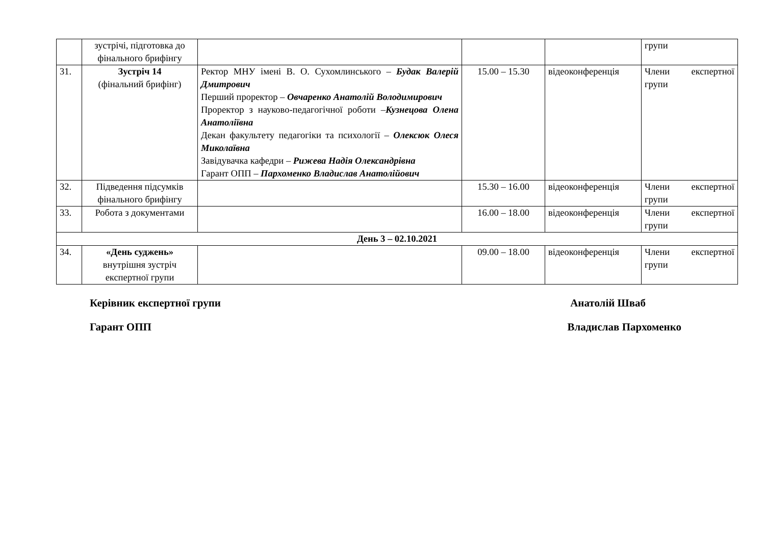| | зустрічі, підготовка до фінального брифінгу | | | | групи |
| 31. | Зустріч 14 (фінальний брифінг) | Ректор МНУ імені В. О. Сухомлинського – Будак Валерій Дмитрович Перший проректор – Овчаренко Анатолій Володимирович Проректор з науково-педагогічної роботи – Кузнецова Олена Анатоліївна Декан факультету педагогіки та психології – Олексюк Олеся Миколаївна Завідувачка кафедри – Рижева Надія Олександрівна Гарант ОПП – Пархоменко Владислав Анатолійович | 15.00 – 15.30 | відеоконференція | Члени експертної групи |
| 32. | Підведення підсумків фінального брифінгу | | 15.30 – 16.00 | відеоконференція | Члени експертної групи |
| 33. | Робота з документами | | 16.00 – 18.00 | відеоконференція | Члени експертної групи |
| День 3 – 02.10.2021 | | | | | |
| 34. | «День суджень» внутрішня зустріч експертної групи | | 09.00 – 18.00 | відеоконференція | Члени експертної групи |
Керівник експертної групи Анатолій Шваб
Гарант ОПП Владислав Пархоменко